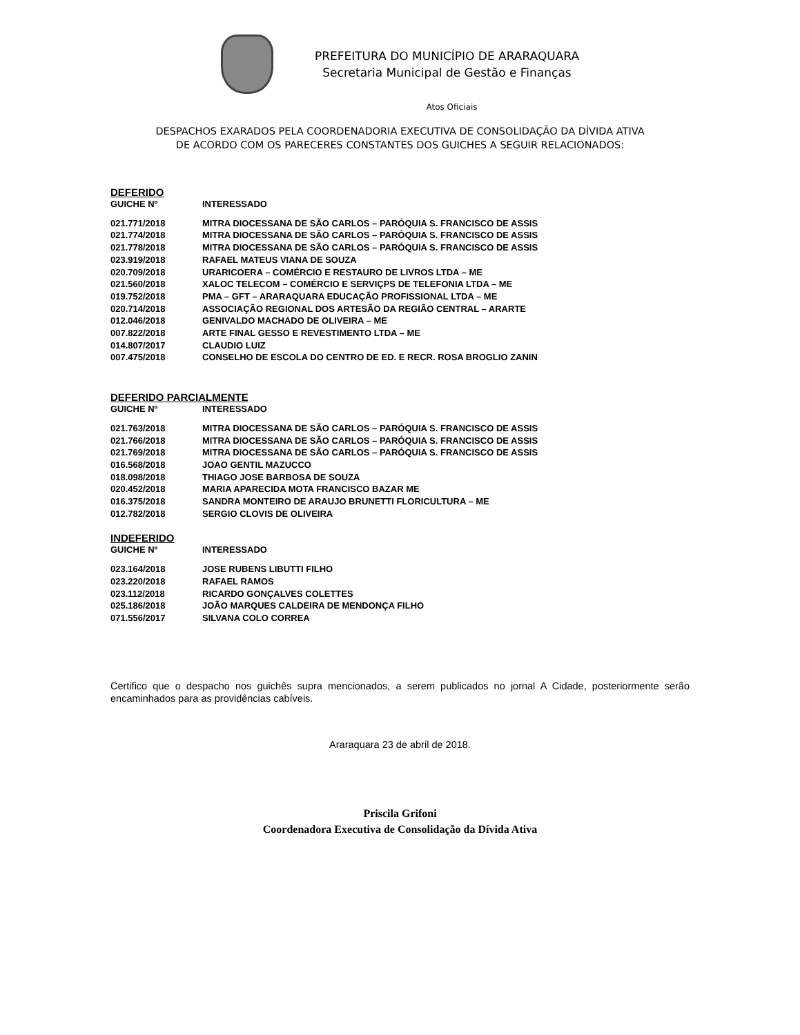PREFEITURA DO MUNICÍPIO DE ARARAQUARA
Secretaria Municipal de Gestão e Finanças
Atos Oficiais
DESPACHOS EXARADOS PELA COORDENADORIA EXECUTIVA DE CONSOLIDAÇÃO DA DÍVIDA ATIVA
DE ACORDO COM OS PARECERES CONSTANTES DOS GUICHES A SEGUIR RELACIONADOS:
DEFERIDO
| GUICHE Nº | INTERESSADO |
| --- | --- |
| 021.771/2018 | MITRA DIOCESSANA DE SÃO CARLOS – PARÓQUIA S. FRANCISCO DE ASSIS |
| 021.774/2018 | MITRA DIOCESSANA DE SÃO CARLOS – PARÓQUIA S. FRANCISCO DE ASSIS |
| 021.778/2018 | MITRA DIOCESSANA DE SÃO CARLOS – PARÓQUIA S. FRANCISCO DE ASSIS |
| 023.919/2018 | RAFAEL MATEUS VIANA DE SOUZA |
| 020.709/2018 | URARICOERA – COMÉRCIO E RESTAURO DE LIVROS LTDA – ME |
| 021.560/2018 | XALOC TELECOM – COMÉRCIO E SERVIÇPS DE TELEFONIA LTDA – ME |
| 019.752/2018 | PMA – GFT – ARARAQUARA EDUCAÇÃO PROFISSIONAL LTDA – ME |
| 020.714/2018 | ASSOCIAÇÃO REGIONAL DOS ARTESÃO DA REGIÃO CENTRAL – ARARTE |
| 012.046/2018 | GENIVALDO MACHADO DE OLIVEIRA – ME |
| 007.822/2018 | ARTE FINAL GESSO E REVESTIMENTO LTDA – ME |
| 014.807/2017 | CLAUDIO LUIZ |
| 007.475/2018 | CONSELHO DE ESCOLA DO CENTRO DE ED. E RECR. ROSA BROGLIO ZANIN |
DEFERIDO PARCIALMENTE
| GUICHE Nº | INTERESSADO |
| --- | --- |
| 021.763/2018 | MITRA DIOCESSANA DE SÃO CARLOS – PARÓQUIA S. FRANCISCO DE ASSIS |
| 021.766/2018 | MITRA DIOCESSANA DE SÃO CARLOS – PARÓQUIA S. FRANCISCO DE ASSIS |
| 021.769/2018 | MITRA DIOCESSANA DE SÃO CARLOS – PARÓQUIA S. FRANCISCO DE ASSIS |
| 016.568/2018 | JOAO GENTIL MAZUCCO |
| 018.098/2018 | THIAGO JOSE BARBOSA DE SOUZA |
| 020.452/2018 | MARIA APARECIDA MOTA FRANCISCO BAZAR ME |
| 016.375/2018 | SANDRA MONTEIRO DE ARAUJO BRUNETTI FLORICULTURA – ME |
| 012.782/2018 | SERGIO CLOVIS DE OLIVEIRA |
INDEFERIDO
| GUICHE Nº | INTERESSADO |
| --- | --- |
| 023.164/2018 | JOSE RUBENS LIBUTTI FILHO |
| 023.220/2018 | RAFAEL RAMOS |
| 023.112/2018 | RICARDO GONÇALVES COLETTES |
| 025.186/2018 | JOÃO MARQUES CALDEIRA DE MENDONÇA FILHO |
| 071.556/2017 | SILVANA COLO CORREA |
Certifico que o despacho nos guichês supra mencionados, a serem publicados no jornal A Cidade, posteriormente serão encaminhados para as providências cabíveis.
Araraquara 23 de abril de 2018.
Priscila Grifoni
Coordenadora Executiva de Consolidação da Dívida Ativa